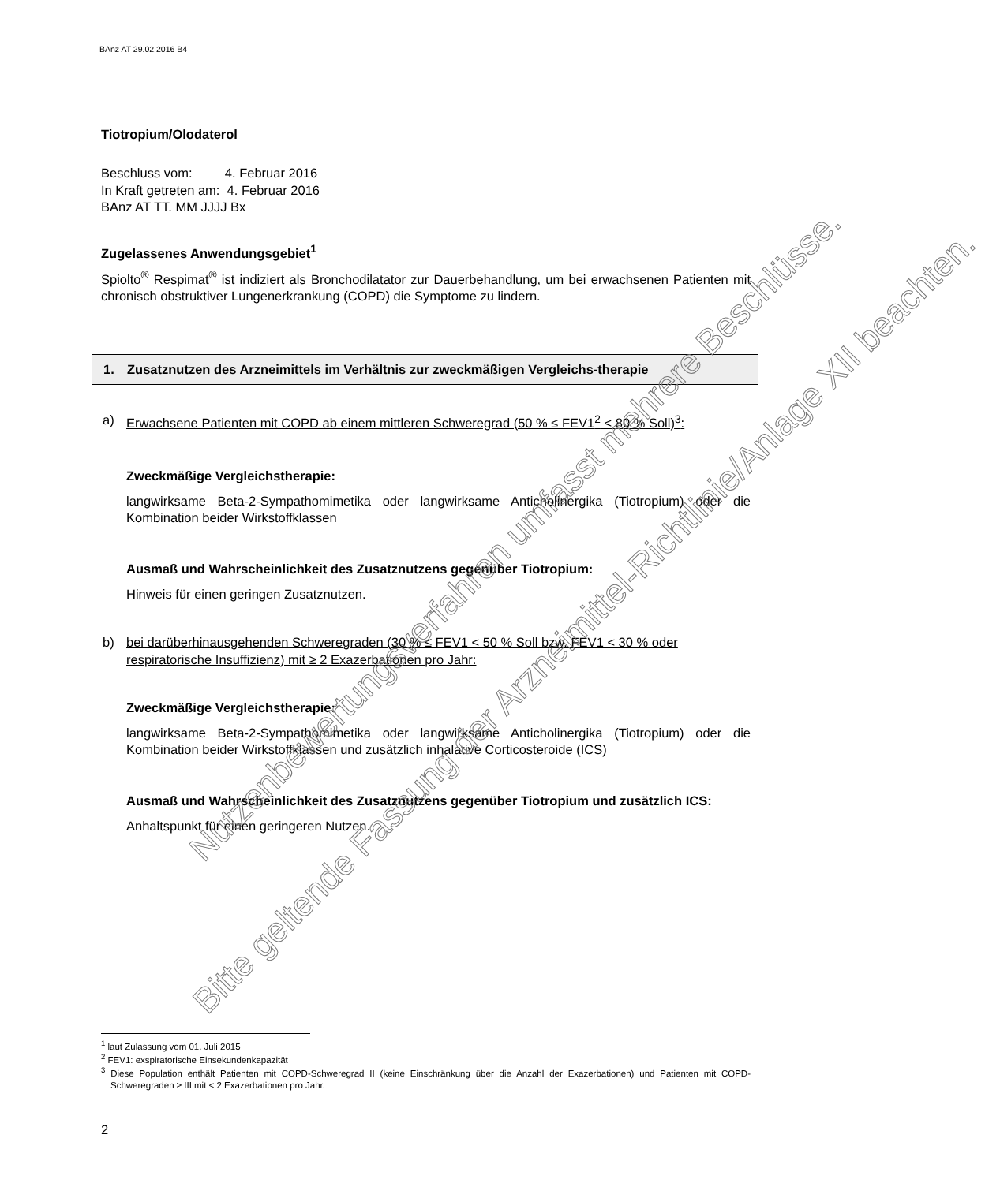BAnz AT 29.02.2016 B4
Tiotropium/Olodaterol
Beschluss vom: 4. Februar 2016
In Kraft getreten am: 4. Februar 2016
BAnz AT TT. MM JJJJ Bx
Zugelassenes Anwendungsgebiet<sup>1</sup>
Spiolto<sup>®</sup> Respimat<sup>®</sup> ist indiziert als Bronchodilatator zur Dauerbehandlung, um bei erwachsenen Patienten mit chronisch obstruktiver Lungenerkrankung (COPD) die Symptome zu lindern.
1. Zusatznutzen des Arzneimittels im Verhältnis zur zweckmäßigen Vergleichs-therapie
a) Erwachsene Patienten mit COPD ab einem mittleren Schweregrad (50 % ≤ FEV1<sup>2</sup> < 80 % Soll)<sup>3</sup>:
Zweckmäßige Vergleichstherapie:
langwirksame Beta-2-Sympathomimetika oder langwirksame Anticholinergika (Tiotropium) oder die Kombination beider Wirkstoffklassen
Ausmaß und Wahrscheinlichkeit des Zusatznutzens gegenüber Tiotropium:
Hinweis für einen geringen Zusatznutzen.
b) bei darüberhinausgehenden Schweregraden (30 % ≤ FEV1 < 50 % Soll bzw. FEV1 < 30 % oder respiratorische Insuffizienz) mit ≥ 2 Exazerbationen pro Jahr:
Zweckmäßige Vergleichstherapie:
langwirksame Beta-2-Sympathomimetika oder langwirksame Anticholinergika (Tiotropium) oder die Kombination beider Wirkstoffklassen und zusätzlich inhalative Corticosteroide (ICS)
Ausmaß und Wahrscheinlichkeit des Zusatznutzens gegenüber Tiotropium und zusätzlich ICS:
Anhaltspunkt für einen geringeren Nutzen.
Nutzenbewertungsverfahren umfasst mehrere Beschlüsse.
Bitte geltende Fassung der Arzneimittel-Richtlinie/Anlage XII beachten.
<sup>1</sup> laut Zulassung vom 01. Juli 2015
<sup>2</sup> FEV1: exspiratorische Einsekundenkapazität
<sup>3</sup> Diese Population enthält Patienten mit COPD-Schweregrad II (keine Einschränkung über die Anzahl der Exazerbationen) und Patienten mit COPD-Schweregraden ≥ III mit < 2 Exazerbationen pro Jahr.
2